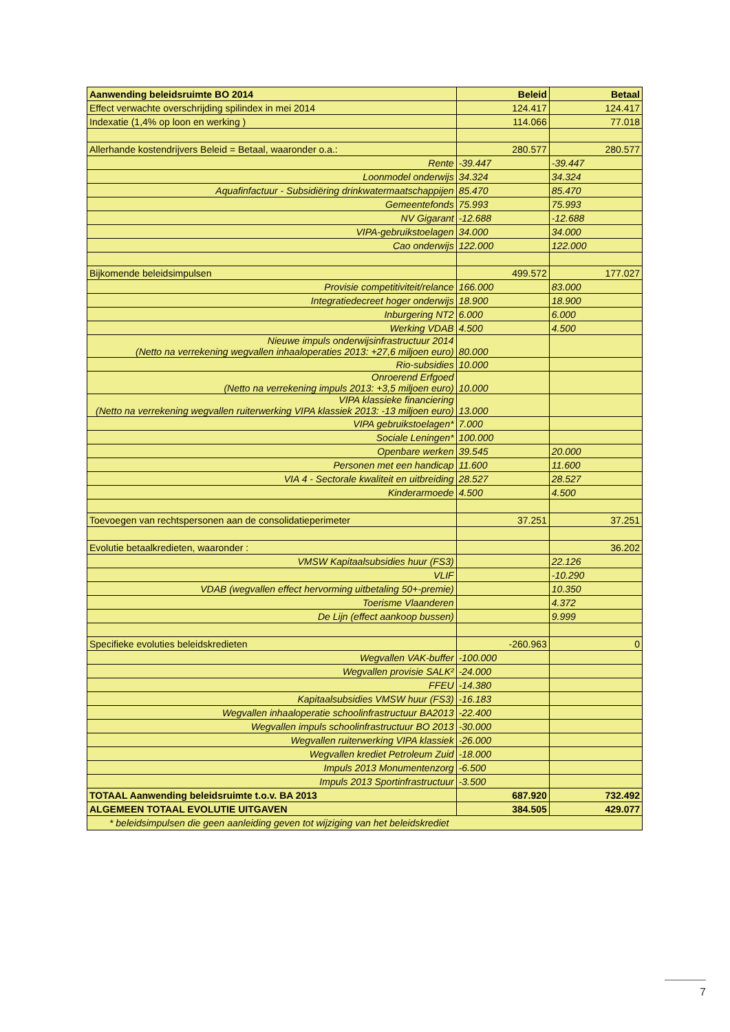| Aanwending beleidsruimte BO 2014 | Beleid | Betaal |
| Effect verwachte overschrijding spilindex in mei 2014 | 124.417 | 124.417 |
| Indexatie (1,4% op loon en werking ) | 114.066 | 77.018 |
| Allerhande kostendrijvers Beleid = Betaal, waaronder o.a.: | 280.577 | 280.577 |
| Rente | -39.447 | -39.447 |
| Loonmodel onderwijs | 34.324 | 34.324 |
| Aquafinfactuur - Subsidiëring drinkwatermaatschappijen | 85.470 | 85.470 |
| Gemeentefonds | 75.993 | 75.993 |
| NV Gigarant | -12.688 | -12.688 |
| VIPA-gebruikstoelagen | 34.000 | 34.000 |
| Cao onderwijs | 122.000 | 122.000 |
| Bijkomende beleidsimpulsen | 499.572 | 177.027 |
| Provisie competitiviteit/relance | 166.000 | 83.000 |
| Integratiedecreet hoger onderwijs | 18.900 | 18.900 |
| Inburgering NT2 | 6.000 | 6.000 |
| Werking VDAB | 4.500 | 4.500 |
| Nieuwe impuls onderwijsinfrastructuur 2014 (Netto na verrekening wegvallen inhaaloperaties 2013: +27,6 miljoen euro) | 80.000 | |
| Rio-subsidies | 10.000 | |
| Onroerend Erfgoed (Netto na verrekening impuls 2013: +3,5 miljoen euro) | 10.000 | |
| VIPA klassieke financiering (Netto na verrekening wegvallen ruiterwerking VIPA klassiek 2013: -13 miljoen euro) | 13.000 | |
| VIPA gebruikstoelagen* | 7.000 | |
| Sociale Leningen* | 100.000 | |
| Openbare werken | 39.545 | 20.000 |
| Personen met een handicap | 11.600 | 11.600 |
| VIA 4 - Sectorale kwaliteit en uitbreiding | 28.527 | 28.527 |
| Kinderarmoede | 4.500 | 4.500 |
| Toevoegen van rechtspersonen aan de consolidatieperimeter | 37.251 | 37.251 |
| Evolutie betaalkredieten, waaronder : | | 36.202 |
| VMSW Kapitaalsubsidies huur (FS3) | | 22.126 |
| VLIF | | -10.290 |
| VDAB (wegvallen effect hervorming uitbetaling 50+-premie) | | 10.350 |
| Toerisme Vlaanderen | | 4.372 |
| De Lijn (effect aankoop bussen) | | 9.999 |
| Specifieke evoluties beleidskredieten | -260.963 | 0 |
| Wegvallen VAK-buffer | -100.000 | |
| Wegvallen provisie SALK² | -24.000 | |
| FFEU | -14.380 | |
| Kapitaalsubsidies VMSW huur (FS3) | -16.183 | |
| Wegvallen inhaaloperatie schoolinfrastructuur BA2013 | -22.400 | |
| Wegvallen impuls schoolinfrastructuur BO 2013 | -30.000 | |
| Wegvallen ruiterwerking VIPA klassiek | -26.000 | |
| Wegvallen krediet Petroleum Zuid | -18.000 | |
| Impuls 2013 Monumentenzorg | -6.500 | |
| Impuls 2013 Sportinfrastructuur | -3.500 | |
| TOTAAL Aanwending beleidsruimte t.o.v. BA 2013 | 687.920 | 732.492 |
| ALGEMEEN TOTAAL EVOLUTIE UITGAVEN | 384.505 | 429.077 |
| * beleidsimpulsen die geen aanleiding geven tot wijziging van het beleidskrediet | | |
7